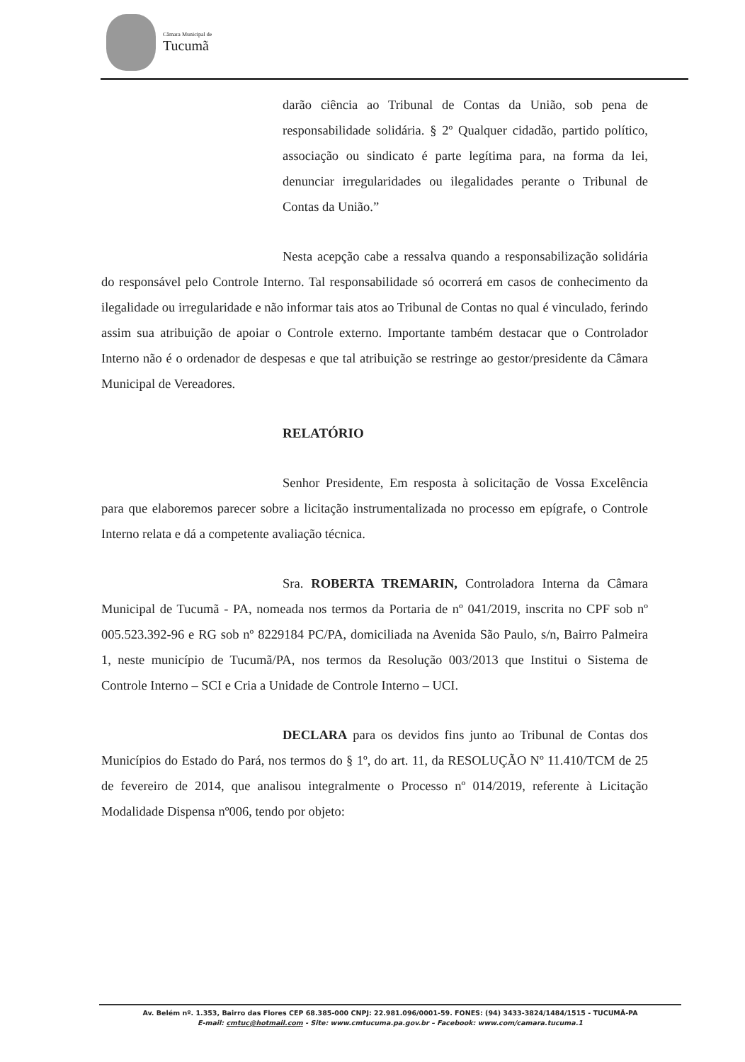Câmara Municipal de
Tucumã
darão ciência ao Tribunal de Contas da União, sob pena de responsabilidade solidária. § 2º Qualquer cidadão, partido político, associação ou sindicato é parte legítima para, na forma da lei, denunciar irregularidades ou ilegalidades perante o Tribunal de Contas da União.”
Nesta acepção cabe a ressalva quando a responsabilização solidária do responsável pelo Controle Interno. Tal responsabilidade só ocorrerá em casos de conhecimento da ilegalidade ou irregularidade e não informar tais atos ao Tribunal de Contas no qual é vinculado, ferindo assim sua atribuição de apoiar o Controle externo. Importante também destacar que o Controlador Interno não é o ordenador de despesas e que tal atribuição se restringe ao gestor/presidente da Câmara Municipal de Vereadores.
RELATÓRIO
Senhor Presidente, Em resposta à solicitação de Vossa Excelência para que elaboremos parecer sobre a licitação instrumentalizada no processo em epígrafe, o Controle Interno relata e dá a competente avaliação técnica.
Sra. ROBERTA TREMARIN, Controladora Interna da Câmara Municipal de Tucumã - PA, nomeada nos termos da Portaria de nº 041/2019, inscrita no CPF sob nº 005.523.392-96 e RG sob nº 8229184 PC/PA, domiciliada na Avenida São Paulo, s/n, Bairro Palmeira 1, neste município de Tucumã/PA, nos termos da Resolução 003/2013 que Institui o Sistema de Controle Interno – SCI e Cria a Unidade de Controle Interno – UCI.
DECLARA para os devidos fins junto ao Tribunal de Contas dos Municípios do Estado do Pará, nos termos do § 1º, do art. 11, da RESOLUÇÃO Nº 11.410/TCM de 25 de fevereiro de 2014, que analisou integralmente o Processo nº 014/2019, referente à Licitação Modalidade Dispensa nº006, tendo por objeto:
Av. Belém nº. 1.353, Bairro das Flores CEP 68.385-000 CNPJ: 22.981.096/0001-59. FONES: (94) 3433-3824/1484/1515 - TUCUMÃ-PA
E-mail: cmtuc@hotmail.com - Site: www.cmtucuma.pa.gov.br – Facebook: www.com/camara.tucuma.1